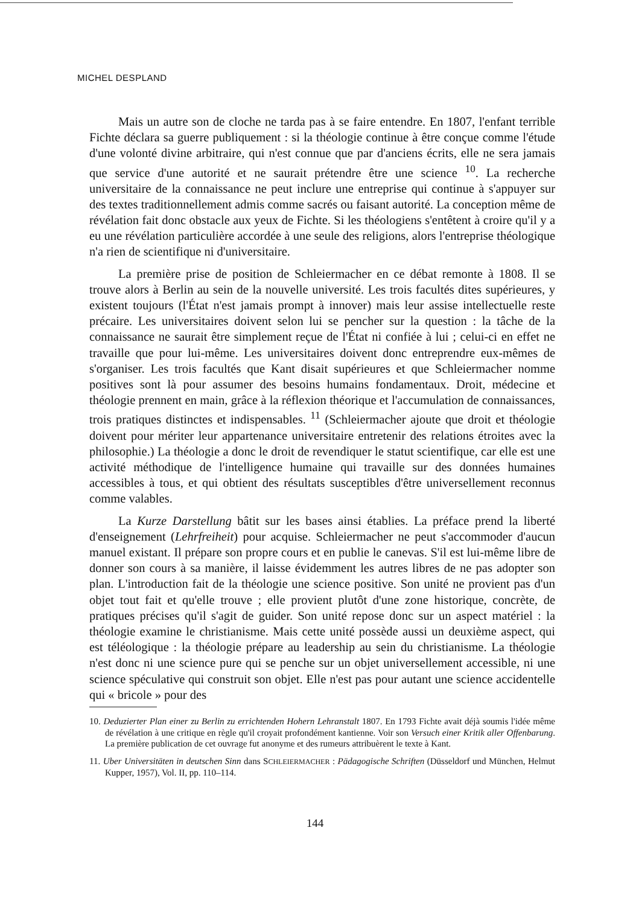MICHEL DESPLAND
Mais un autre son de cloche ne tarda pas à se faire entendre. En 1807, l'enfant terrible Fichte déclara sa guerre publiquement : si la théologie continue à être conçue comme l'étude d'une volonté divine arbitraire, qui n'est connue que par d'anciens écrits, elle ne sera jamais que service d'une autorité et ne saurait prétendre être une science <sup>10</sup>. La recherche universitaire de la connaissance ne peut inclure une entreprise qui continue à s'appuyer sur des textes traditionnellement admis comme sacrés ou faisant autorité. La conception même de révélation fait donc obstacle aux yeux de Fichte. Si les théologiens s'entêtent à croire qu'il y a eu une révélation particulière accordée à une seule des religions, alors l'entreprise théologique n'a rien de scientifique ni d'universitaire.
La première prise de position de Schleiermacher en ce débat remonte à 1808. Il se trouve alors à Berlin au sein de la nouvelle université. Les trois facultés dites supérieures, y existent toujours (l'État n'est jamais prompt à innover) mais leur assise intellectuelle reste précaire. Les universitaires doivent selon lui se pencher sur la question : la tâche de la connaissance ne saurait être simplement reçue de l'État ni confiée à lui ; celui-ci en effet ne travaille que pour lui-même. Les universitaires doivent donc entreprendre eux-mêmes de s'organiser. Les trois facultés que Kant disait supérieures et que Schleiermacher nomme positives sont là pour assumer des besoins humains fondamentaux. Droit, médecine et théologie prennent en main, grâce à la réflexion théorique et l'accumulation de connaissances, trois pratiques distinctes et indispensables. <sup>11</sup> (Schleiermacher ajoute que droit et théologie doivent pour mériter leur appartenance universitaire entretenir des relations étroites avec la philosophie.) La théologie a donc le droit de revendiquer le statut scientifique, car elle est une activité méthodique de l'intelligence humaine qui travaille sur des données humaines accessibles à tous, et qui obtient des résultats susceptibles d'être universellement reconnus comme valables.
La Kurze Darstellung bâtit sur les bases ainsi établies. La préface prend la liberté d'enseignement (Lehrfreiheit) pour acquise. Schleiermacher ne peut s'accommoder d'aucun manuel existant. Il prépare son propre cours et en publie le canevas. S'il est lui-même libre de donner son cours à sa manière, il laisse évidemment les autres libres de ne pas adopter son plan. L'introduction fait de la théologie une science positive. Son unité ne provient pas d'un objet tout fait et qu'elle trouve ; elle provient plutôt d'une zone historique, concrète, de pratiques précises qu'il s'agit de guider. Son unité repose donc sur un aspect matériel : la théologie examine le christianisme. Mais cette unité possède aussi un deuxième aspect, qui est téléologique : la théologie prépare au leadership au sein du christianisme. La théologie n'est donc ni une science pure qui se penche sur un objet universellement accessible, ni une science spéculative qui construit son objet. Elle n'est pas pour autant une science accidentelle qui « bricole » pour des
10. Deduzierter Plan einer zu Berlin zu errichtenden Hohern Lehranstalt 1807. En 1793 Fichte avait déjà soumis l'idée même de révélation à une critique en règle qu'il croyait profondément kantienne. Voir son Versuch einer Kritik aller Offenbarung. La première publication de cet ouvrage fut anonyme et des rumeurs attribuèrent le texte à Kant.
11. Uber Universitäten in deutschen Sinn dans SCHLEIERMACHER : Pädagogische Schriften (Düsseldorf und München, Helmut Kupper, 1957), Vol. II, pp. 110–114.
144